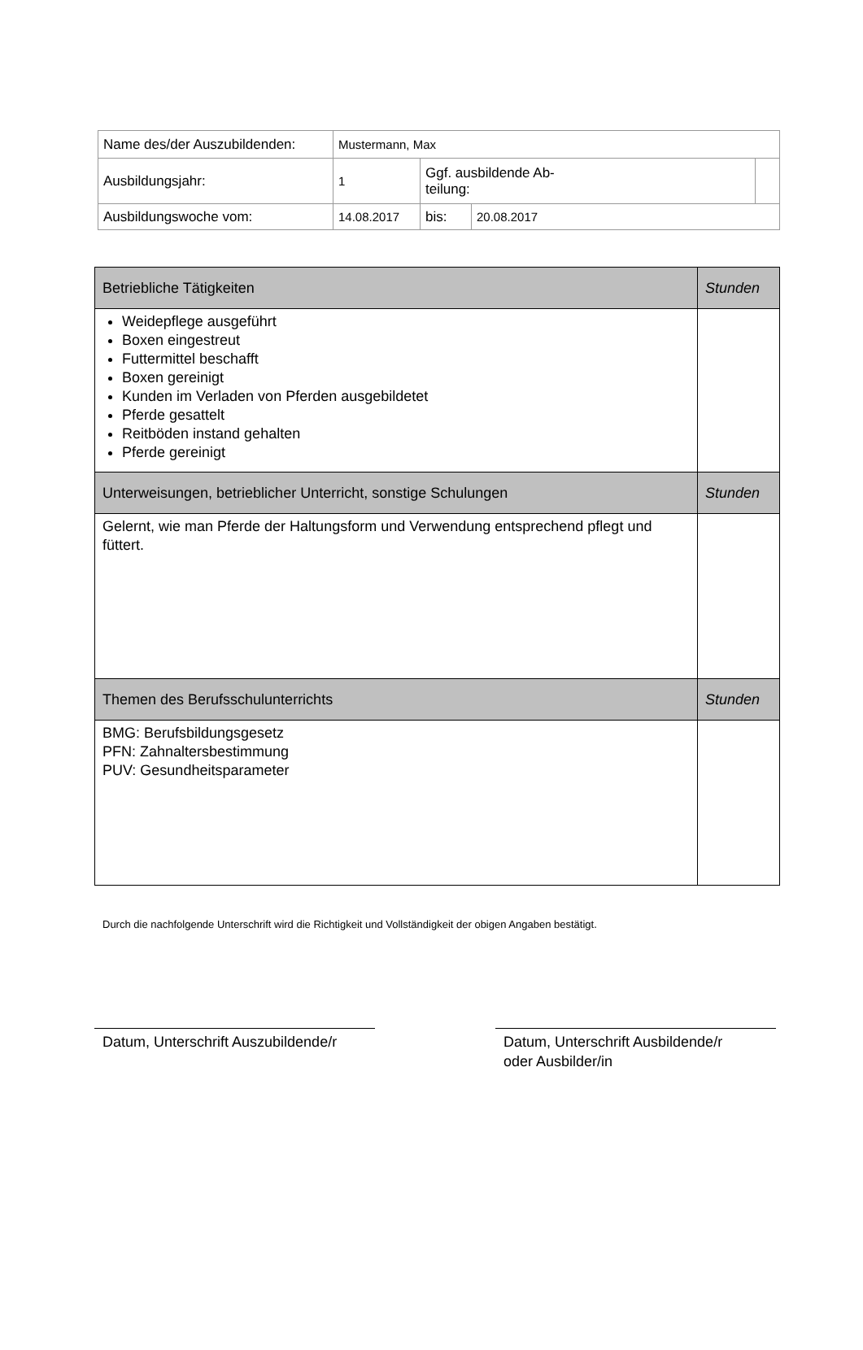| Name des/der Auszubildenden: | Mustermann, Max | | | |
| Ausbildungsjahr: | 1 | Ggf. ausbildende Ab- teilung: | | |
| Ausbildungswoche vom: | 14.08.2017 | bis: | 20.08.2017 | |
| Betriebliche Tätigkeiten | Stunden |
| Weidepflege ausgeführt Boxen eingestreut Futtermittel beschafft Boxen gereinigt Kunden im Verladen von Pferden ausgebildetet Pferde gesattelt Reitböden instand gehalten Pferde gereinigt | |
| Unterweisungen, betrieblicher Unterricht, sonstige Schulungen | Stunden |
| Gelernt, wie man Pferde der Haltungsform und Verwendung entsprechend pflegt und füttert. | |
| Themen des Berufsschulunterrichts | Stunden |
| BMG: Berufsbildungsgesetz PFN: Zahnaltersbestimmung PUV: Gesundheitsparameter | |
Durch die nachfolgende Unterschrift wird die Richtigkeit und Vollständigkeit der obigen Angaben bestätigt.
Datum, Unterschrift Auszubildende/r
Datum, Unterschrift Ausbildende/r
oder Ausbilder/in